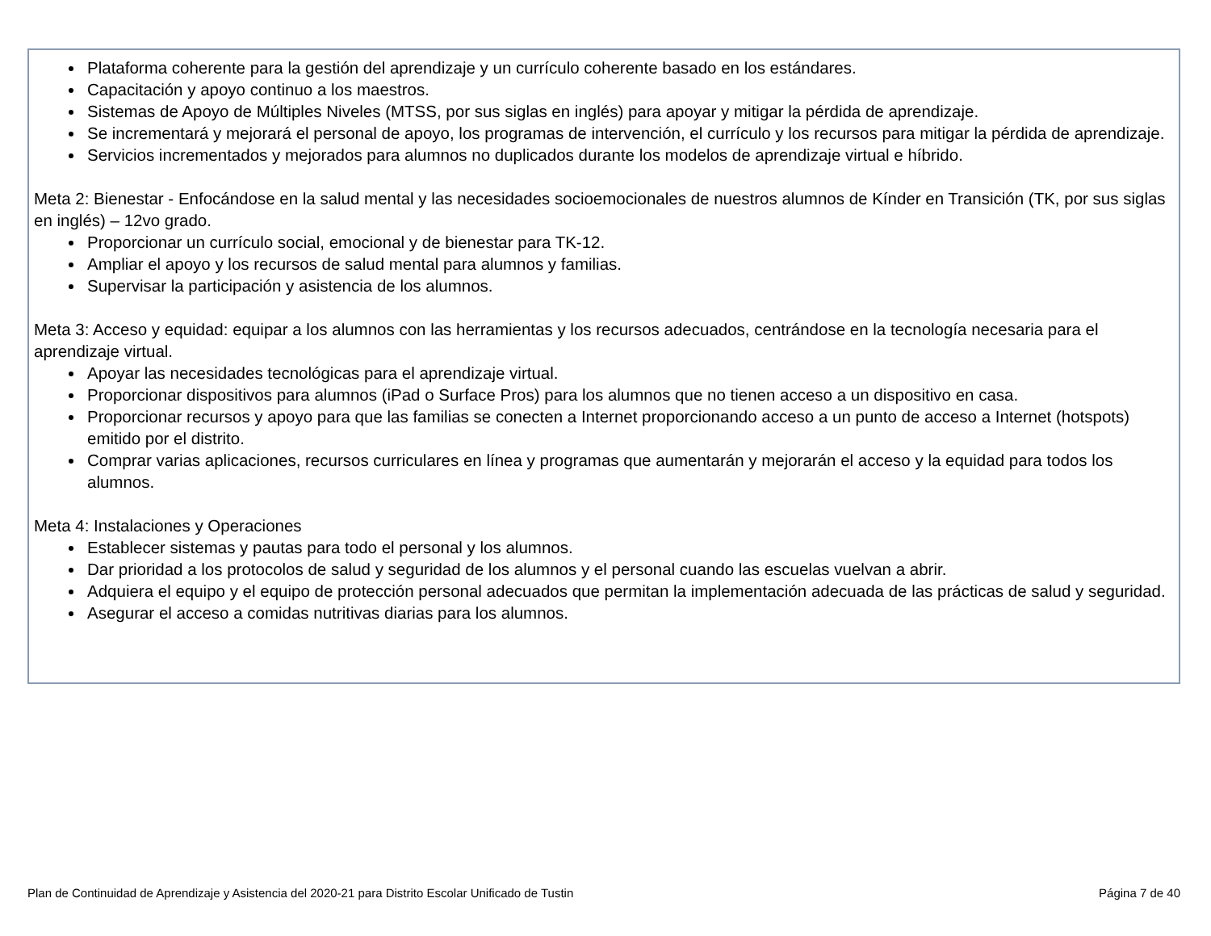Plataforma coherente para la gestión del aprendizaje y un currículo coherente basado en los estándares.
Capacitación y apoyo continuo a los maestros.
Sistemas de Apoyo de Múltiples Niveles (MTSS, por sus siglas en inglés) para apoyar y mitigar la pérdida de aprendizaje.
Se incrementará y mejorará el personal de apoyo, los programas de intervención, el currículo y los recursos para mitigar la pérdida de aprendizaje.
Servicios incrementados y mejorados para alumnos no duplicados durante los modelos de aprendizaje virtual e híbrido.
Meta 2: Bienestar - Enfocándose en la salud mental y las necesidades socioemocionales de nuestros alumnos de Kínder en Transición (TK, por sus siglas en inglés) – 12vo grado.
Proporcionar un currículo social, emocional y de bienestar para TK-12.
Ampliar el apoyo y los recursos de salud mental para alumnos y familias.
Supervisar la participación y asistencia de los alumnos.
Meta 3: Acceso y equidad: equipar a los alumnos con las herramientas y los recursos adecuados, centrándose en la tecnología necesaria para el aprendizaje virtual.
Apoyar las necesidades tecnológicas para el aprendizaje virtual.
Proporcionar dispositivos para alumnos (iPad o Surface Pros) para los alumnos que no tienen acceso a un dispositivo en casa.
Proporcionar recursos y apoyo para que las familias se conecten a Internet proporcionando acceso a un punto de acceso a Internet (hotspots) emitido por el distrito.
Comprar varias aplicaciones, recursos curriculares en línea y programas que aumentarán y mejorarán el acceso y la equidad para todos los alumnos.
Meta 4: Instalaciones y Operaciones
Establecer sistemas y pautas para todo el personal y los alumnos.
Dar prioridad a los protocolos de salud y seguridad de los alumnos y el personal cuando las escuelas vuelvan a abrir.
Adquiera el equipo y el equipo de protección personal adecuados que permitan la implementación adecuada de las prácticas de salud y seguridad.
Asegurar el acceso a comidas nutritivas diarias para los alumnos.
Plan de Continuidad de Aprendizaje y Asistencia del 2020-21 para Distrito Escolar Unificado de Tustin Página 7 de 40